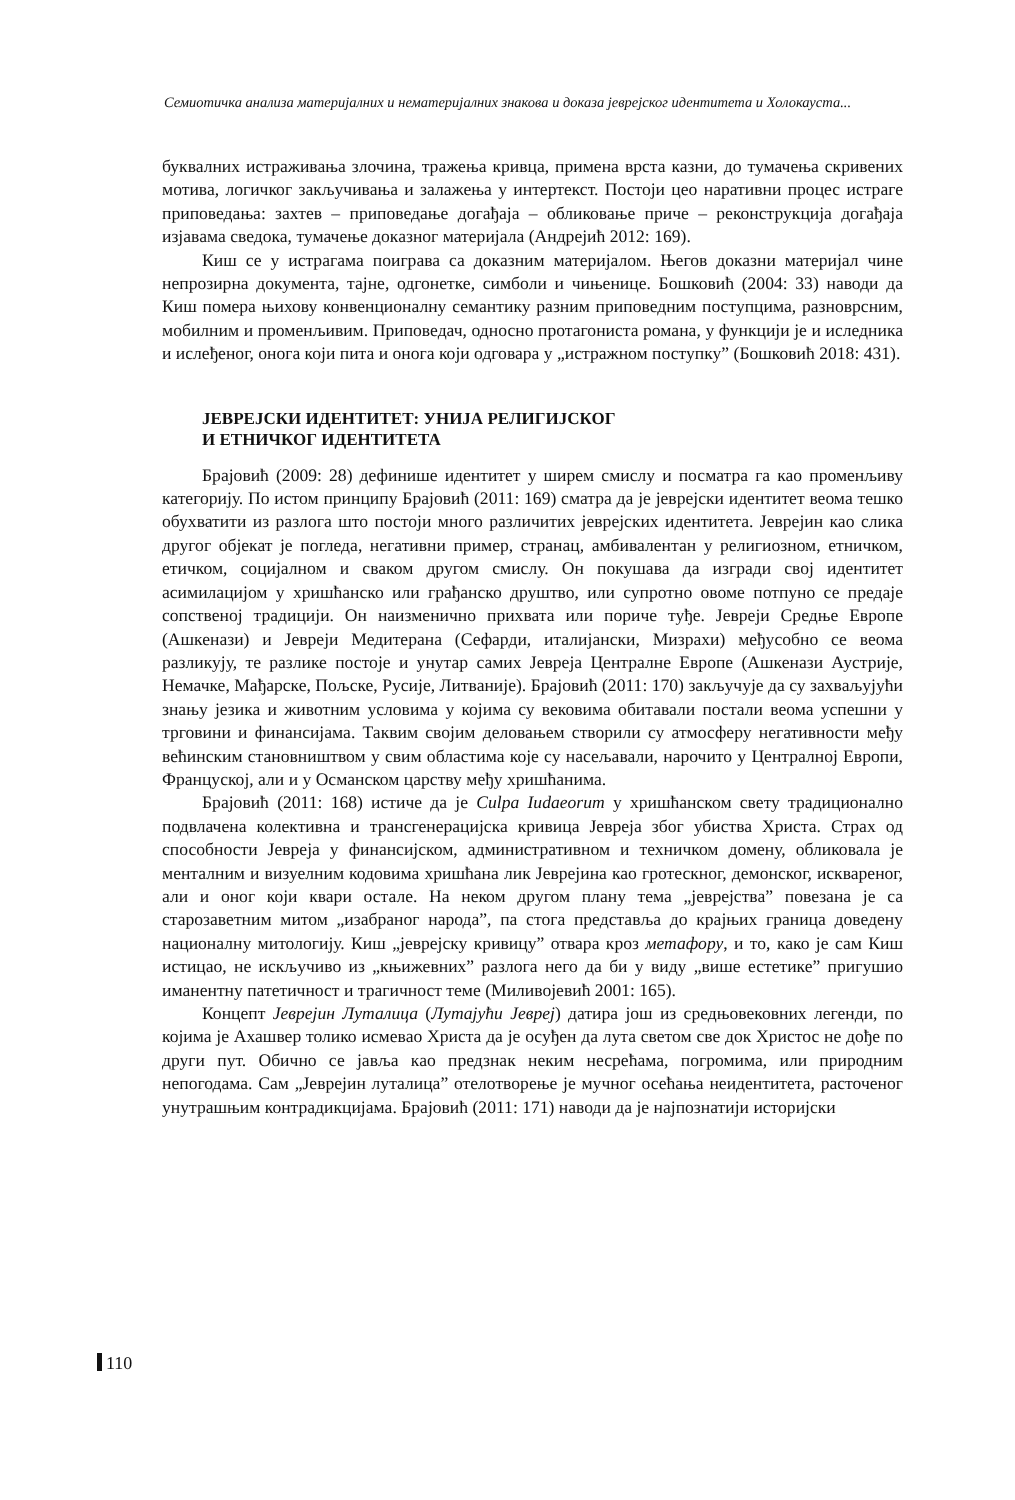Семиотичка анализа материјалних и нематеријалних знакова и доказа јеврејског идентитета и Холокауста...
буквалних истраживања злочина, тражења кривца, примена врста казни, до тумачења скривених мотива, логичког закључивања и залажења у интертекст. Постоји цео наративни процес истраге приповедања: захтев – приповедање догађаја – обликовање приче – реконструкција догађаја изјавама сведока, тумачење доказног материјала (Андрејић 2012: 169).
Киш се у истрагама поиграва са доказним материјалом. Његов доказни материјал чине непрозирна документа, тајне, одгонетке, симболи и чињенице. Бошковић (2004: 33) наводи да Киш помера њихову конвенционалну семантику разним приповедним поступцима, разноврсним, мобилним и променљивим. Приповедач, односно протагониста романа, у функцији је и иследника и ислеђеног, онога који пита и онога који одговара у „истражном поступку” (Бошковић 2018: 431).
ЈЕВРЕЈСКИ ИДЕНТИТЕТ: УНИЈА РЕЛИГИЈСКОГ
И ЕТНИЧКОГ ИДЕНТИТЕТА
Брајовић (2009: 28) дефинише идентитет у ширем смислу и посматра га као променљиву категорију. По истом принципу Брајовић (2011: 169) сматра да је јеврејски идентитет веома тешко обухватити из разлога што постоји много различитих јеврејских идентитета. Јеврејин као слика другог објекат је погледа, негативни пример, странац, амбивалентан у религиозном, етничком, етичком, социјалном и сваком другом смислу. Он покушава да изгради свој идентитет асимилацијом у хришћанско или грађанско друштво, или супротно овоме потпуно се предаје сопственој традицији. Он наизменично прихвата или пориче туђе. Јевреји Средње Европе (Ашкенази) и Јевреји Медитерана (Сефарди, италијански, Мизрахи) међусобно се веома разликују, те разлике постоје и унутар самих Јевреја Централне Европе (Ашкенази Аустрије, Немачке, Мађарске, Пољске, Русије, Литваније). Брајовић (2011: 170) закључује да су захваљујући знању језика и животним условима у којима су вековима обитавали постали веома успешни у трговини и финансијама. Таквим својим деловањем створили су атмосферу негативности међу већинским становништвом у свим областима које су насељавали, нарочито у Централној Европи, Француској, али и у Османском царству међу хришћанима.
Брајовић (2011: 168) истиче да је Culpa Iudaeorum у хришћанском свету традиционално подвлачена колективна и трансгенерацијска кривица Јевреја због убиства Христа. Страх од способности Јевреја у финансијском, административном и техничком домену, обликовала је менталним и визуелним кодовима хришћана лик Јеврејина као гротескног, демонског, исквареног, али и оног који квари остале. На неком другом плану тема „јеврејства” повезана је са старозаветним митом „изабраног народа”, па стога представља до крајњих граница доведену националну митологију. Киш „јеврејску кривицу” отвара кроз метафору, и то, како је сам Киш истицао, не искључиво из „књижевних” разлога него да би у виду „више естетике” пригушио иманентну патетичност и трагичност теме (Миливојевић 2001: 165).
Концепт Јеврејин Луталица (Лутајући Јеврej) датира још из средњовековних легенди, по којима је Ахашвер толико исмевао Христа да је осуђен да лута светом све док Христос не дође по други пут. Обично се јавља као предзнак неким несрећама, погромима, или природним непогодама. Сам „Јеврејин луталица” отелотворење је мучног осећања неидентитета, расточеног унутрашњим контрадикцијама. Брајовић (2011: 171) наводи да је најпознатији историјски
110